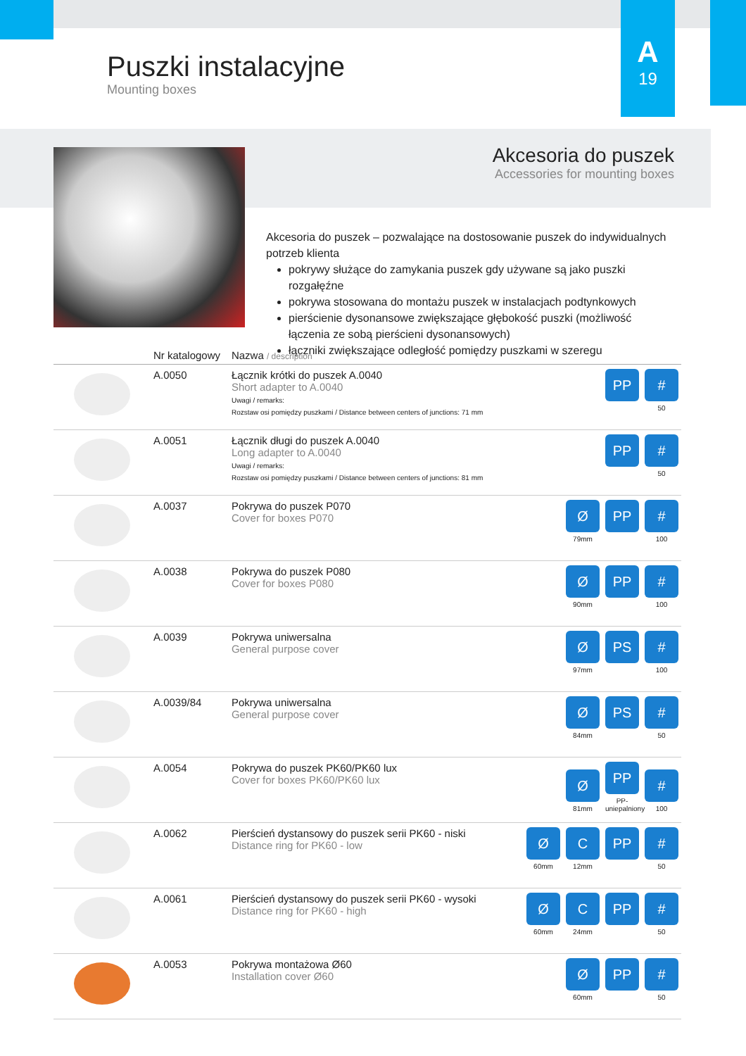A
19
Puszki instalacyjne
Mounting boxes
Akcesoria do puszek
Accessories for mounting boxes
Akcesoria do puszek – pozwalające na dostosowanie puszek do indywidualnych potrzeb klienta
pokrywy służące do zamykania puszek gdy używane są jako puszki rozgałęźne
pokrywa stosowana do montażu puszek w instalacjach podtynkowych
pierścienie dysonansowe zwiększające głębokość puszki (możliwość łączenia ze sobą pierścieni dysonansowych)
łączniki zwiększające odległość pomiędzy puszkami w szeregu
| | Nr katalogowy | Nazwa / description | |
| --- | --- | --- | --- |
| | A.0050 | Łącznik krótki do puszek A.0040 Short adapter to A.0040 Uwagi / remarks: Rozstaw osi pomiędzy puszkami / Distance between centers of junctions: 71 mm | PP # 50 |
| | A.0051 | Łącznik długi do puszek A.0040 Long adapter to A.0040 Uwagi / remarks: Rozstaw osi pomiędzy puszkami / Distance between centers of junctions: 81 mm | PP # 50 |
| | A.0037 | Pokrywa do puszek P070 Cover for boxes P070 | Ø 79mm PP # 100 |
| | A.0038 | Pokrywa do puszek P080 Cover for boxes P080 | Ø 90mm PP # 100 |
| | A.0039 | Pokrywa uniwersalna General purpose cover | Ø 97mm PS # 100 |
| | A.0039/84 | Pokrywa uniwersalna General purpose cover | Ø 84mm PS # 50 |
| | A.0054 | Pokrywa do puszek PK60/PK60 lux Cover for boxes PK60/PK60 lux | Ø 81mm PP PP-uniepalniony # 100 |
| | A.0062 | Pierścień dystansowy do puszek serii PK60 - niski Distance ring for PK60 - low | Ø 60mm C 12mm PP # 50 |
| | A.0061 | Pierścień dystansowy do puszek serii PK60 - wysoki Distance ring for PK60 - high | Ø 60mm C 24mm PP # 50 |
| | A.0053 | Pokrywa montażowa Ø60 Installation cover Ø60 | Ø 60mm PP # 50 |